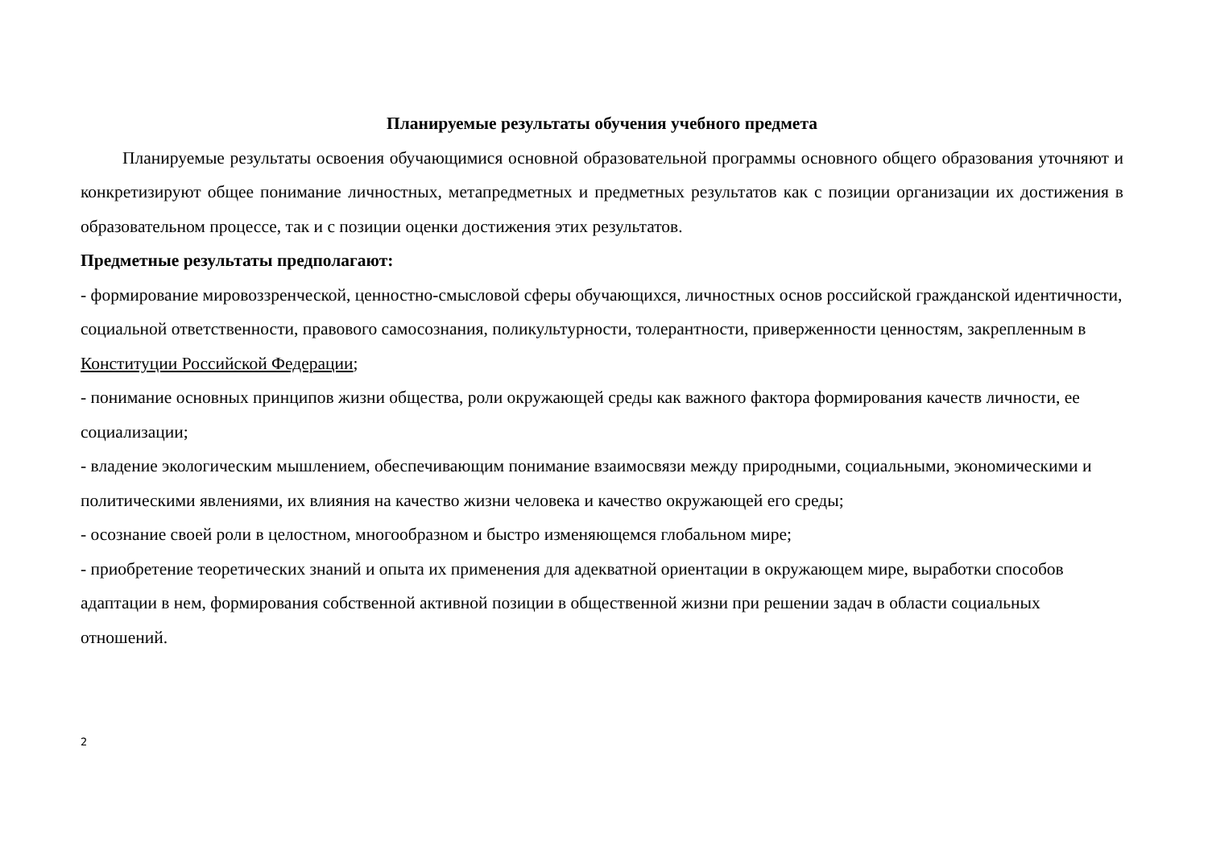Планируемые результаты обучения учебного предмета
Планируемые результаты освоения обучающимися основной образовательной программы основного общего образования уточняют и конкретизируют общее понимание личностных, метапредметных и предметных результатов как с позиции организации их достижения в образовательном процессе, так и с позиции оценки достижения этих результатов.
Предметные результаты предполагают:
- формирование мировоззренческой, ценностно-смысловой сферы обучающихся, личностных основ российской гражданской идентичности, социальной ответственности, правового самосознания, поликультурности, толерантности, приверженности ценностям, закрепленным в Конституции Российской Федерации;
- понимание основных принципов жизни общества, роли окружающей среды как важного фактора формирования качеств личности, ее социализации;
- владение экологическим мышлением, обеспечивающим понимание взаимосвязи между природными, социальными, экономическими и политическими явлениями, их влияния на качество жизни человека и качество окружающей его среды;
- осознание своей роли в целостном, многообразном и быстро изменяющемся глобальном мире;
- приобретение теоретических знаний и опыта их применения для адекватной ориентации в окружающем мире, выработки способов адаптации в нем, формирования собственной активной позиции в общественной жизни при решении задач в области социальных отношений.
2